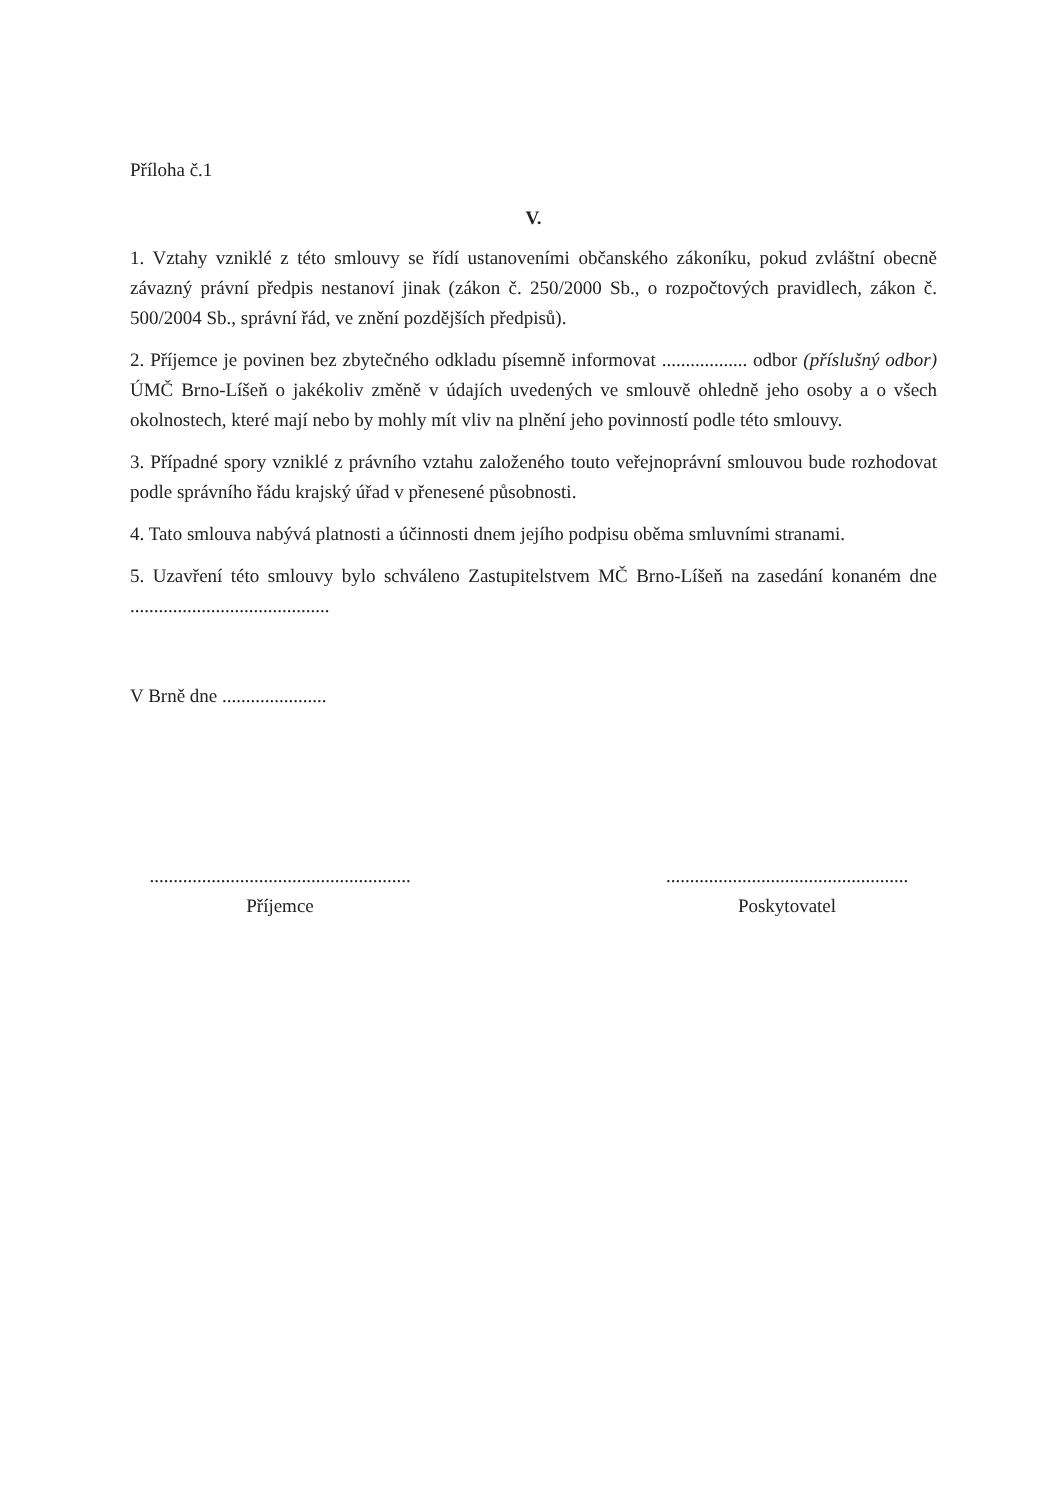Příloha č.1
V.
1. Vztahy vzniklé z této smlouvy se řídí ustanoveními občanského zákoníku, pokud zvláštní obecně závazný právní předpis nestanoví jinak (zákon č. 250/2000 Sb., o rozpočtových pravidlech, zákon č. 500/2004 Sb., správní řád, ve znění pozdějších předpisů).
2. Příjemce je povinen bez zbytečného odkladu písemně informovat .................. odbor (příslušný odbor) ÚMČ Brno-Líšeň o jakékoliv změně v údajích uvedených ve smlouvě ohledně jeho osoby a o všech okolnostech, které mají nebo by mohly mít vliv na plnění jeho povinností podle této smlouvy.
3. Případné spory vzniklé z právního vztahu založeného touto veřejnoprávní smlouvou bude rozhodovat podle správního řádu krajský úřad v přenesené působnosti.
4. Tato smlouva nabývá platnosti a účinnosti dnem jejího podpisu oběma smluvními stranami.
5. Uzavření této smlouvy bylo schváleno Zastupitelstvem MČ Brno-Líšeň na zasedání konaném dne ..........................................
V Brně dne ......................
.......................................................
Příjemce
...................................................
Poskytovatel